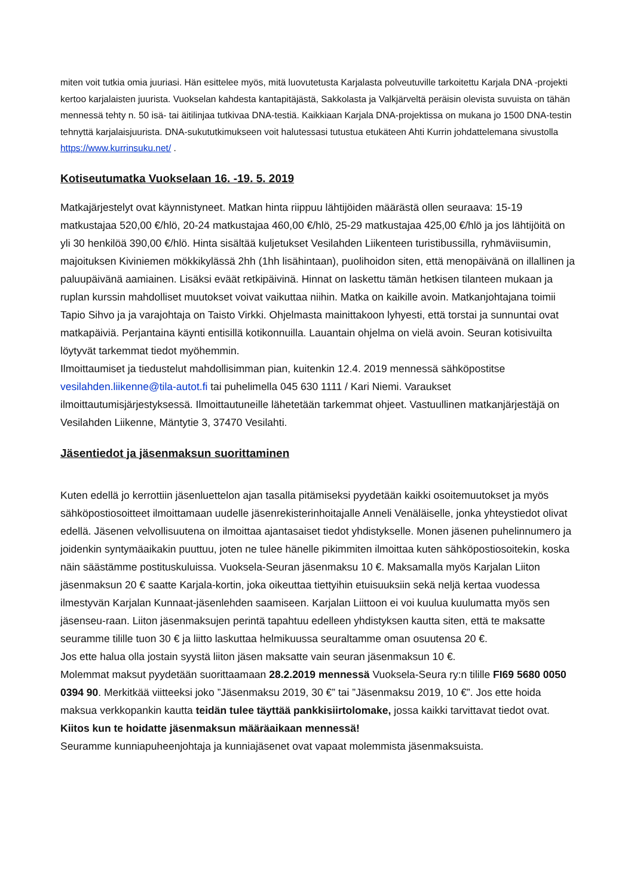miten voit tutkia omia juuriasi. Hän esittelee myös, mitä luovutetusta Karjalasta polveutuville tarkoitettu Karjala DNA -projekti kertoo karjalaisten juurista. Vuokselan kahdesta kantapitäjästä, Sakkolasta ja Valkjärveltä peräisin olevista suvuista on tähän mennessä tehty n. 50 isä- tai äitilinjaa tutkivaa DNA-testiä. Kaikkiaan Karjala DNA-projektissa on mukana jo 1500 DNA-testin tehnyttä karjalaisjuurista. DNA-sukututkimukseen voit halutessasi tutustua etukäteen Ahti Kurrin johdattelemana sivustolla https://www.kurrinsuku.net/ .
Kotiseutumatka Vuokselaan 16. -19. 5. 2019
Matkajärjestelyt ovat käynnistyneet. Matkan hinta riippuu lähtijöiden määrästä ollen seuraava: 15-19 matkustajaa 520,00 €/hlö, 20-24 matkustajaa 460,00 €/hlö, 25-29 matkustajaa 425,00 €/hlö ja jos lähtijöitä on yli 30 henkilöä 390,00 €/hlö. Hinta sisältää kuljetukset Vesilahden Liikenteen turistibussilla, ryhmäviisumin, majoituksen Kiviniemen mökkikylässä 2hh (1hh lisähintaan), puolihoidon siten, että menopäivänä on illallinen ja paluupäivänä aamiainen. Lisäksi eväät retkipäivinä. Hinnat on laskettu tämän hetkisen tilanteen mukaan ja ruplan kurssin mahdolliset muutokset voivat vaikuttaa niihin. Matka on kaikille avoin. Matkanjohtajana toimii Tapio Sihvo ja ja varajohtaja on Taisto Virkki. Ohjelmasta mainittakoon lyhyesti, että torstai ja sunnuntai ovat matkapäiviä. Perjantaina käynti entisillä kotikonnuilla. Lauantain ohjelma on vielä avoin. Seuran kotisivuilta löytyvät tarkemmat tiedot myöhemmin.
Ilmoittaumiset ja tiedustelut mahdollisimman pian, kuitenkin 12.4. 2019 mennessä sähköpostitse vesilahden.liikenne@tila-autot.fi tai puhelimella 045 630 1111 / Kari Niemi. Varaukset ilmoittautumisjärjestyksessä. Ilmoittautuneille lähetetään tarkemmat ohjeet. Vastuullinen matkanjärjestäjä on Vesilahden Liikenne, Mäntytie 3, 37470 Vesilahti.
Jäsentiedot ja jäsenmaksun suorittaminen
Kuten edellä jo kerrottiin jäsenluettelon ajan tasalla pitämiseksi pyydetään kaikki osoitemuutokset ja myös sähköpostiosoitteet ilmoittamaan uudelle jäsenrekisterinhoitajalle Anneli Venäläiselle, jonka yhteystiedot olivat edellä. Jäsenen velvollisuutena on ilmoittaa ajantasaiset tiedot yhdistykselle. Monen jäsenen puhelinnumero ja joidenkin syntymäaikakin puuttuu, joten ne tulee hänelle pikimmiten ilmoittaa kuten sähköpostiosoitekin, koska näin säästämme postituskuluissa. Vuoksela-Seuran jäsenmaksu 10 €. Maksamalla myös Karjalan Liiton jäsenmaksun 20 € saatte Karjala-kortin, joka oikeuttaa tiettyihin etuisuuksiin sekä neljä kertaa vuodessa ilmestyvän Karjalan Kunnaat-jäsenlehden saamiseen. Karjalan Liittoon ei voi kuulua kuulumatta myös sen jäsenseu-raan. Liiton jäsenmaksujen perintä tapahtuu edelleen yhdistyksen kautta siten, että te maksatte seuramme tilille tuon 30 € ja liitto laskuttaa helmikuussa seuraltamme oman osuutensa 20 €.
Jos ette halua olla jostain syystä liiton jäsen maksatte vain seuran jäsenmaksun 10 €.
Molemmat maksut pyydetään suorittaamaan 28.2.2019 mennessä Vuoksela-Seura ry:n tilille FI69 5680 0050 0394 90. Merkitkää viitteeksi joko ”Jäsenmaksu 2019, 30 €” tai ”Jäsenmaksu 2019, 10 €”. Jos ette hoida maksua verkkopankin kautta teidän tulee täyttää pankkisiirtolomake, jossa kaikki tarvittavat tiedot ovat. Kiitos kun te hoidatte jäsenmaksun määräaikaan mennessä!
Seuramme kunniapuheenjohtaja ja kunniajäsenet ovat vapaat molemmista jäsenmaksuista.